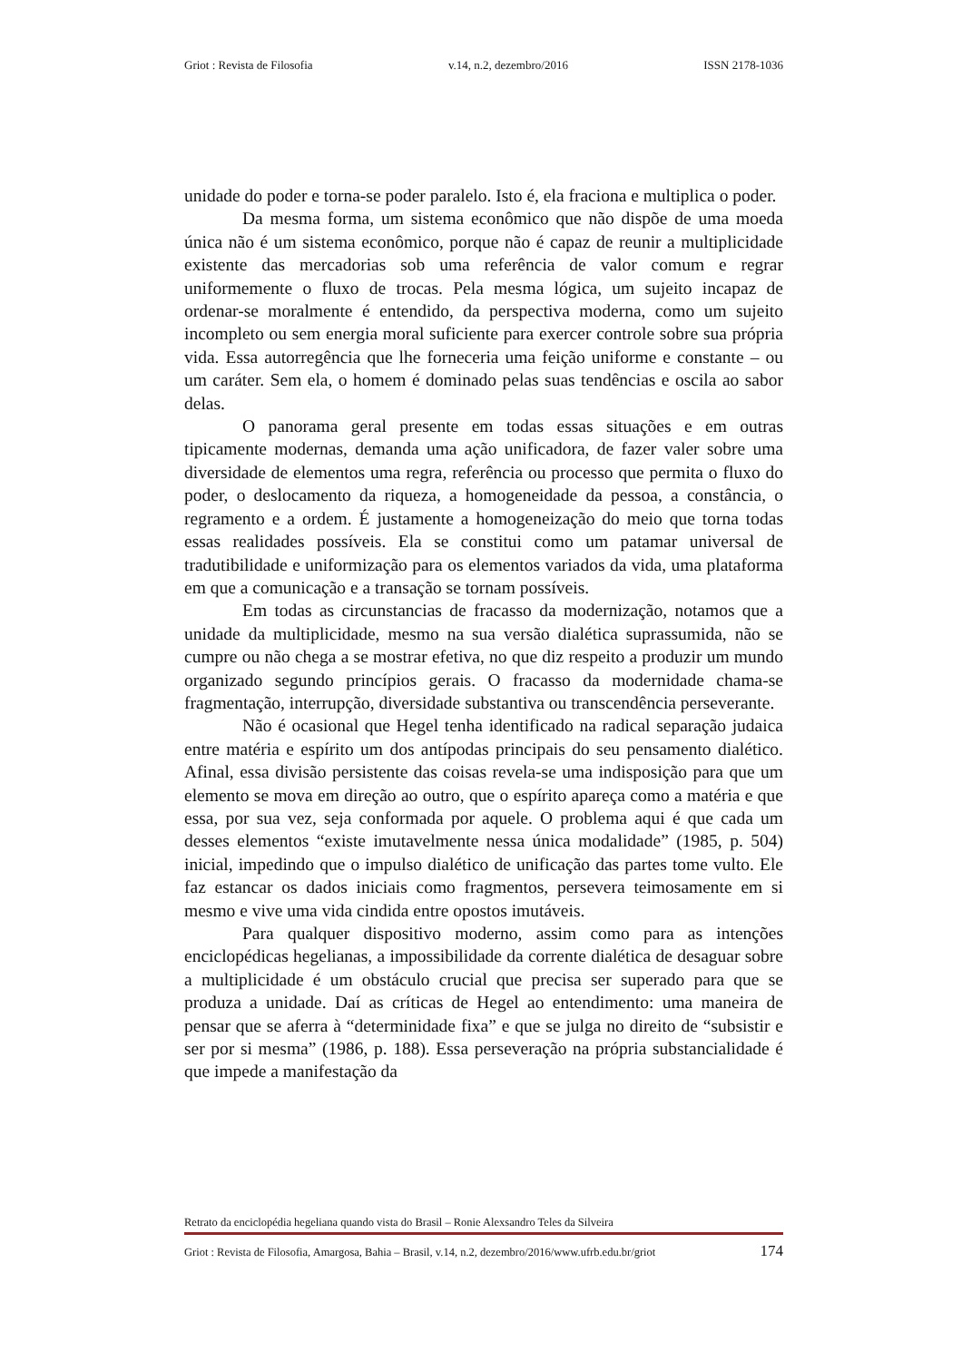Griot : Revista de Filosofia v.14, n.2, dezembro/2016 ISSN 2178-1036
unidade do poder e torna-se poder paralelo. Isto é, ela fraciona e multiplica o poder.
Da mesma forma, um sistema econômico que não dispõe de uma moeda única não é um sistema econômico, porque não é capaz de reunir a multiplicidade existente das mercadorias sob uma referência de valor comum e regrar uniformemente o fluxo de trocas. Pela mesma lógica, um sujeito incapaz de ordenar-se moralmente é entendido, da perspectiva moderna, como um sujeito incompleto ou sem energia moral suficiente para exercer controle sobre sua própria vida. Essa autorregência que lhe forneceria uma feição uniforme e constante – ou um caráter. Sem ela, o homem é dominado pelas suas tendências e oscila ao sabor delas.
O panorama geral presente em todas essas situações e em outras tipicamente modernas, demanda uma ação unificadora, de fazer valer sobre uma diversidade de elementos uma regra, referência ou processo que permita o fluxo do poder, o deslocamento da riqueza, a homogeneidade da pessoa, a constância, o regramento e a ordem. É justamente a homogeneização do meio que torna todas essas realidades possíveis. Ela se constitui como um patamar universal de tradutibilidade e uniformização para os elementos variados da vida, uma plataforma em que a comunicação e a transação se tornam possíveis.
Em todas as circunstancias de fracasso da modernização, notamos que a unidade da multiplicidade, mesmo na sua versão dialética suprassumida, não se cumpre ou não chega a se mostrar efetiva, no que diz respeito a produzir um mundo organizado segundo princípios gerais. O fracasso da modernidade chama-se fragmentação, interrupção, diversidade substantiva ou transcendência perseverante.
Não é ocasional que Hegel tenha identificado na radical separação judaica entre matéria e espírito um dos antípodas principais do seu pensamento dialético. Afinal, essa divisão persistente das coisas revela-se uma indisposição para que um elemento se mova em direção ao outro, que o espírito apareça como a matéria e que essa, por sua vez, seja conformada por aquele. O problema aqui é que cada um desses elementos “existe imutavelmente nessa única modalidade” (1985, p. 504) inicial, impedindo que o impulso dialético de unificação das partes tome vulto. Ele faz estancar os dados iniciais como fragmentos, persevera teimosamente em si mesmo e vive uma vida cindida entre opostos imutáveis.
Para qualquer dispositivo moderno, assim como para as intenções enciclopédicas hegelianas, a impossibilidade da corrente dialética de desaguar sobre a multiplicidade é um obstáculo crucial que precisa ser superado para que se produza a unidade. Daí as críticas de Hegel ao entendimento: uma maneira de pensar que se aferra à “determinidade fixa” e que se julga no direito de “subsistir e ser por si mesma” (1986, p. 188). Essa perseveração na própria substancialidade é que impede a manifestação da
Retrato da enciclopédia hegeliana quando vista do Brasil – Ronie Alexsandro Teles da Silveira
Griot : Revista de Filosofia, Amargosa, Bahia – Brasil, v.14, n.2, dezembro/2016/www.ufrb.edu.br/griot 174